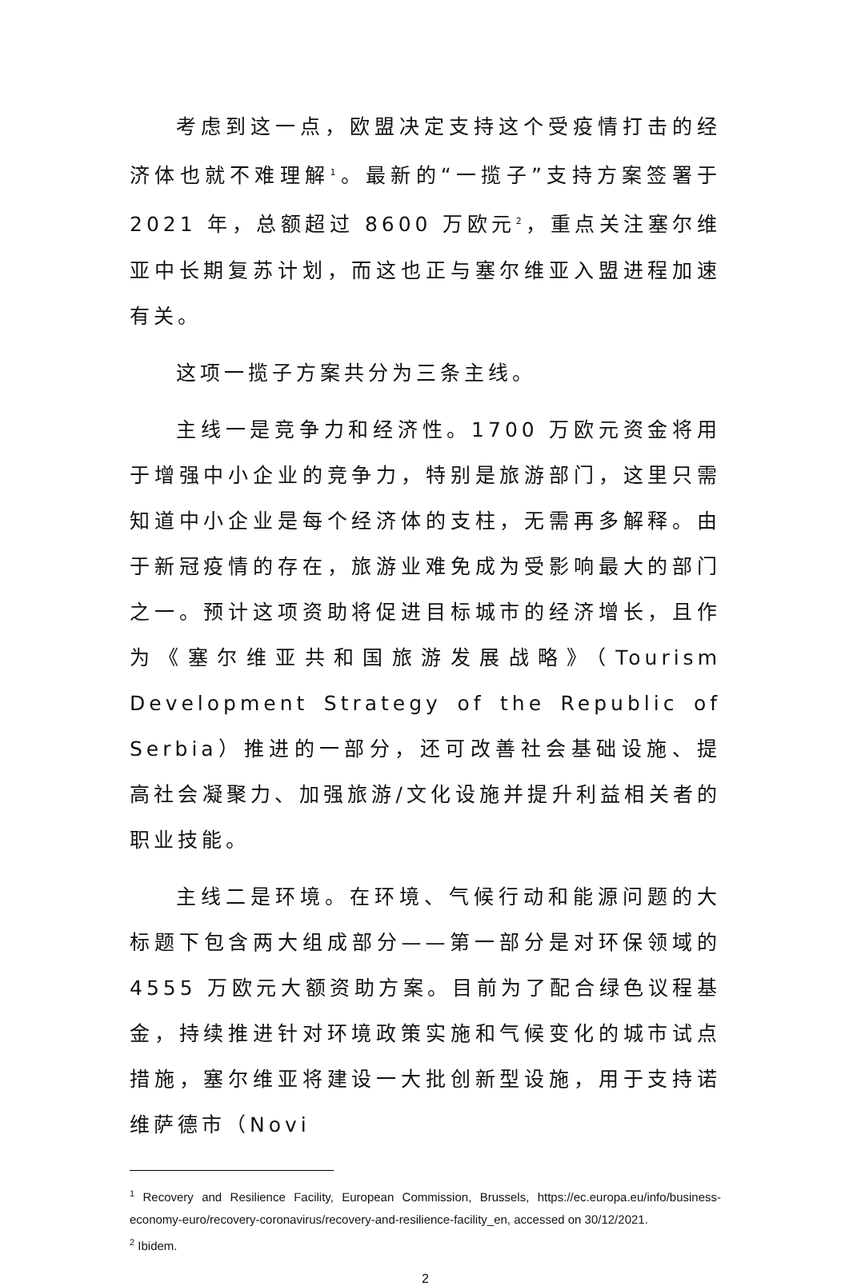考虑到这一点，欧盟决定支持这个受疫情打击的经济体也就不难理解<sup>1</sup>。最新的“一揽子”支持方案签署于 2021 年，总额超过 8600 万欧元<sup>2</sup>，重点关注塞尔维亚中长期复苏计划，而这也正与塞尔维亚入盟进程加速有关。
这项一揽子方案共分为三条主线。
主线一是竞争力和经济性。1700 万欧元资金将用于增强中小企业的竞争力，特别是旅游部门，这里只需知道中小企业是每个经济体的支柱，无需再多解释。由于新冠疫情的存在，旅游业难免成为受影响最大的部门之一。预计这项资助将促进目标城市的经济增长，且作为《塞尔维亚共和国旅游发展战略》（Tourism Development Strategy of the Republic of Serbia）推进的一部分，还可改善社会基础设施、提高社会凝聚力、加强旅游/文化设施并提升利益相关者的职业技能。
主线二是环境。在环境、气候行动和能源问题的大标题下包含两大组成部分——第一部分是对环保领域的 4555 万欧元大额资助方案。目前为了配合绿色议程基金，持续推进针对环境政策实施和气候变化的城市试点措施，塞尔维亚将建设一大批创新型设施，用于支持诺维萨德市（Novi
<sup>1</sup> Recovery and Resilience Facility, European Commission, Brussels, https://ec.europa.eu/info/business-economy-euro/recovery-coronavirus/recovery-and-resilience-facility_en, accessed on 30/12/2021.
<sup>2</sup> Ibidem.
2